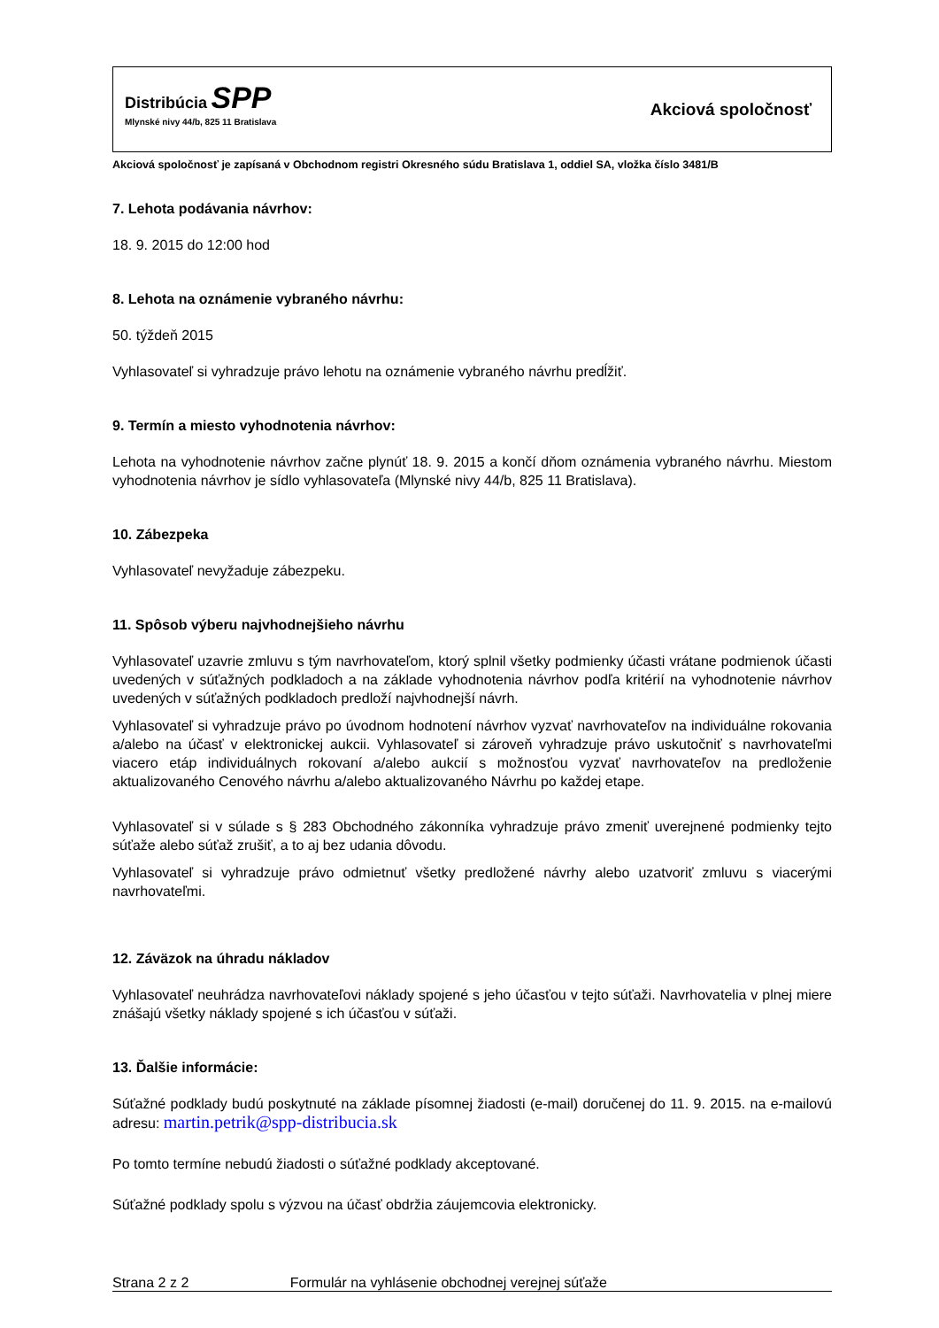Distribúcia SPP
Mlynské nivy 44/b, 825 11 Bratislava
Akciová spoločnosť
Akciová spoločnosť je zapísaná v Obchodnom registri Okresného súdu Bratislava 1, oddiel SA, vložka číslo 3481/B
7. Lehota podávania návrhov:
18. 9. 2015 do 12:00 hod
8. Lehota na oznámenie vybraného návrhu:
50. týždeň 2015
Vyhlasovateľ si vyhradzuje právo lehotu na oznámenie vybraného návrhu predĺžiť.
9. Termín a miesto vyhodnotenia návrhov:
Lehota na vyhodnotenie návrhov začne plynúť 18. 9. 2015 a končí dňom oznámenia vybraného návrhu. Miestom vyhodnotenia návrhov je sídlo vyhlasovateľa (Mlynské nivy 44/b, 825 11 Bratislava).
10. Zábezpeka
Vyhlasovateľ nevyžaduje zábezpeku.
11. Spôsob výberu najvhodnejšieho návrhu
Vyhlasovateľ uzavrie zmluvu s tým navrhovateľom, ktorý splnil všetky podmienky účasti vrátane podmienok účasti uvedených v súťažných podkladoch a na základe vyhodnotenia návrhov podľa kritérií na vyhodnotenie návrhov uvedených v súťažných podkladoch predloží najvhodnejší návrh.
Vyhlasovateľ si vyhradzuje právo po úvodnom hodnotení návrhov vyzvať navrhovateľov na individuálne rokovania a/alebo na účasť v elektronickej aukcii. Vyhlasovateľ si zároveň vyhradzuje právo uskutočniť s navrhovateľmi viacero etáp individuálnych rokovaní a/alebo aukcií s možnosťou vyzvať navrhovateľov na predloženie aktualizovaného Cenového návrhu a/alebo aktualizovaného Návrhu po každej etape.
Vyhlasovateľ si v súlade s § 283 Obchodného zákonníka vyhradzuje právo zmeniť uverejnené podmienky tejto súťaže alebo súťaž zrušiť, a to aj bez udania dôvodu.
Vyhlasovateľ si vyhradzuje právo odmietnuť všetky predložené návrhy alebo uzatvoriť zmluvu s viacerými navrhovateľmi.
12. Záväzok na úhradu nákladov
Vyhlasovateľ neuhrádza navrhovateľovi náklady spojené s jeho účasťou v tejto súťaži. Navrhovatelia v plnej miere znášajú všetky náklady spojené s ich účasťou v súťaži.
13. Ďalšie informácie:
Súťažné podklady budú poskytnuté na základe písomnej žiadosti (e-mail) doručenej do 11. 9. 2015. na e-mailovú adresu: martin.petrik@spp-distribucia.sk
Po tomto termíne nebudú žiadosti o súťažné podklady akceptované.
Súťažné podklady spolu s výzvou na účasť obdržia záujemcovia elektronicky.
Strana 2 z 2 Formulár na vyhlásenie obchodnej verejnej súťaže